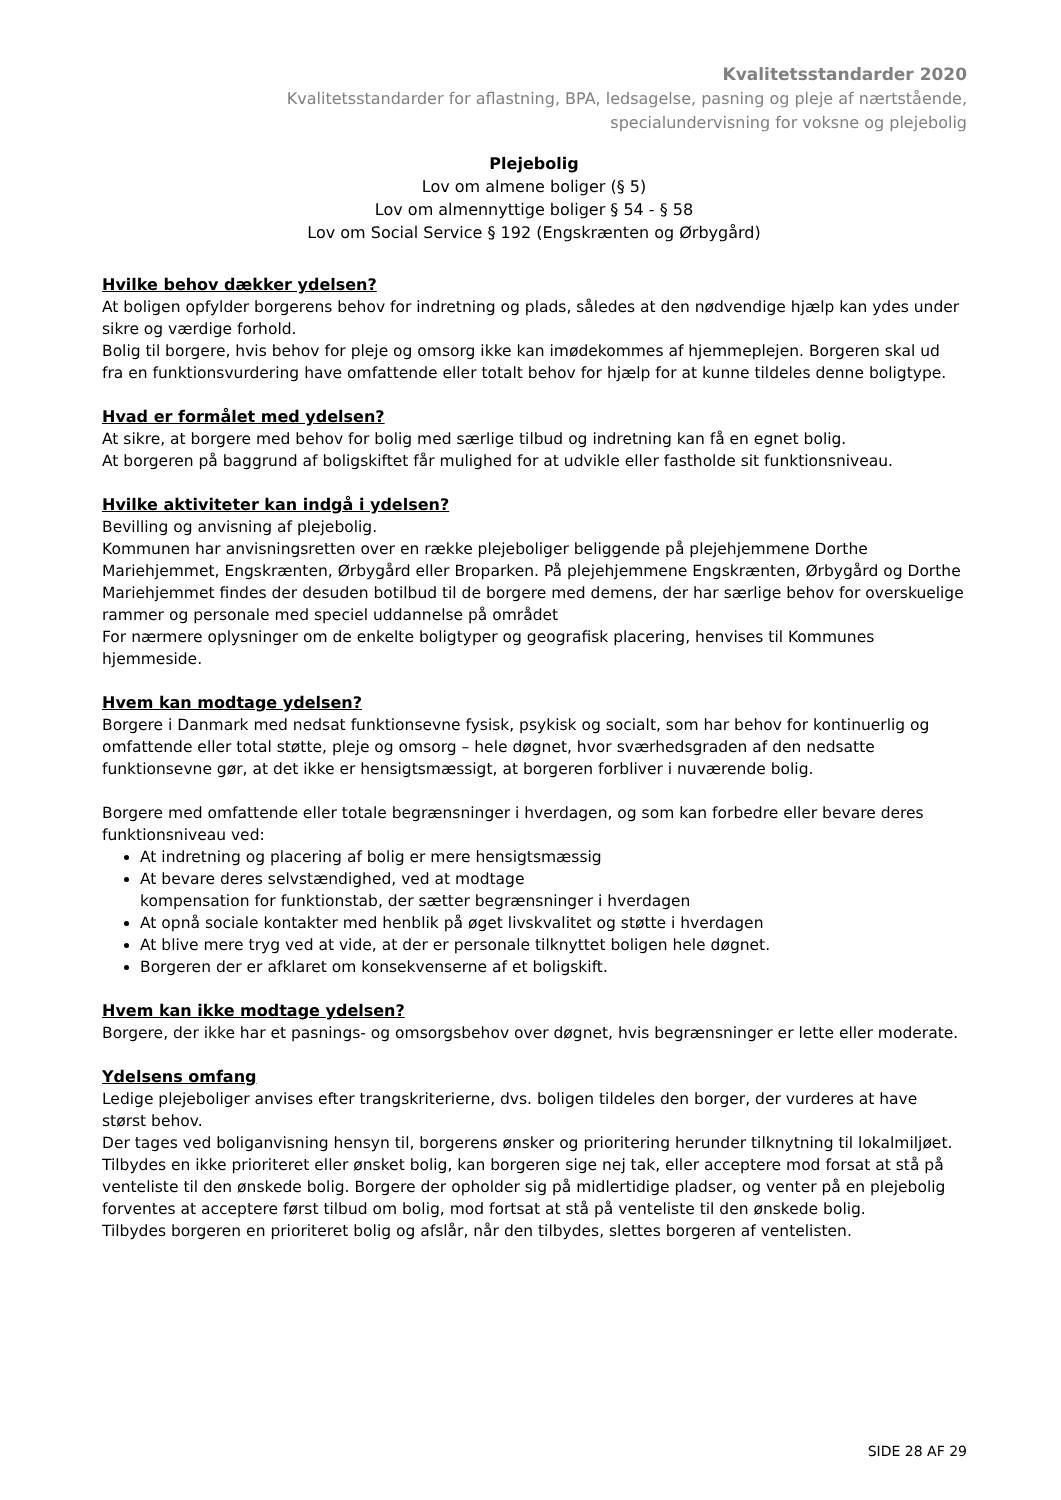Kvalitetsstandarder 2020
Kvalitetsstandarder for aflastning, BPA, ledsagelse, pasning og pleje af nærtstående,
specialundervisning for voksne og plejebolig
Plejebolig
Lov om almene boliger (§ 5)
Lov om almennyttige boliger § 54 - § 58
Lov om Social Service § 192 (Engskrænten og Ørbygård)
Hvilke behov dækker ydelsen?
At boligen opfylder borgerens behov for indretning og plads, således at den nødvendige hjælp kan ydes under sikre og værdige forhold.
Bolig til borgere, hvis behov for pleje og omsorg ikke kan imødekommes af hjemmeplejen. Borgeren skal ud fra en funktionsvurdering have omfattende eller totalt behov for hjælp for at kunne tildeles denne boligtype.
Hvad er formålet med ydelsen?
At sikre, at borgere med behov for bolig med særlige tilbud og indretning kan få en egnet bolig.
At borgeren på baggrund af boligskiftet får mulighed for at udvikle eller fastholde sit funktionsniveau.
Hvilke aktiviteter kan indgå i ydelsen?
Bevilling og anvisning af plejebolig.
Kommunen har anvisningsretten over en række plejeboliger beliggende på plejehjemmene Dorthe Mariehjemmet, Engskrænten, Ørbygård eller Broparken. På plejehjemmene Engskrænten, Ørbygård og Dorthe Mariehjemmet findes der desuden botilbud til de borgere med demens, der har særlige behov for overskuelige rammer og personale med speciel uddannelse på området
For nærmere oplysninger om de enkelte boligtyper og geografisk placering, henvises til Kommunes hjemmeside.
Hvem kan modtage ydelsen?
Borgere i Danmark med nedsat funktionsevne fysisk, psykisk og socialt, som har behov for kontinuerlig og omfattende eller total støtte, pleje og omsorg – hele døgnet, hvor sværhedsgraden af den nedsatte funktionsevne gør, at det ikke er hensigtsmæssigt, at borgeren forbliver i nuværende bolig.
Borgere med omfattende eller totale begrænsninger i hverdagen, og som kan forbedre eller bevare deres funktionsniveau ved:
At indretning og placering af bolig er mere hensigtsmæssig
At bevare deres selvstændighed, ved at modtage
kompensation for funktionstab, der sætter begrænsninger i hverdagen
At opnå sociale kontakter med henblik på øget livskvalitet og støtte i hverdagen
At blive mere tryg ved at vide, at der er personale tilknyttet boligen hele døgnet.
Borgeren der er afklaret om konsekvenserne af et boligskift.
Hvem kan ikke modtage ydelsen?
Borgere, der ikke har et pasnings- og omsorgsbehov over døgnet, hvis begrænsninger er lette eller moderate.
Ydelsens omfang
Ledige plejeboliger anvises efter trangskriterierne, dvs. boligen tildeles den borger, der vurderes at have størst behov.
Der tages ved boliganvisning hensyn til, borgerens ønsker og prioritering herunder tilknytning til lokalmiljøet.
Tilbydes en ikke prioriteret eller ønsket bolig, kan borgeren sige nej tak, eller acceptere mod forsat at stå på venteliste til den ønskede bolig. Borgere der opholder sig på midlertidige pladser, og venter på en plejebolig forventes at acceptere først tilbud om bolig, mod fortsat at stå på venteliste til den ønskede bolig.
Tilbydes borgeren en prioriteret bolig og afslår, når den tilbydes, slettes borgeren af ventelisten.
SIDE 28 AF 29